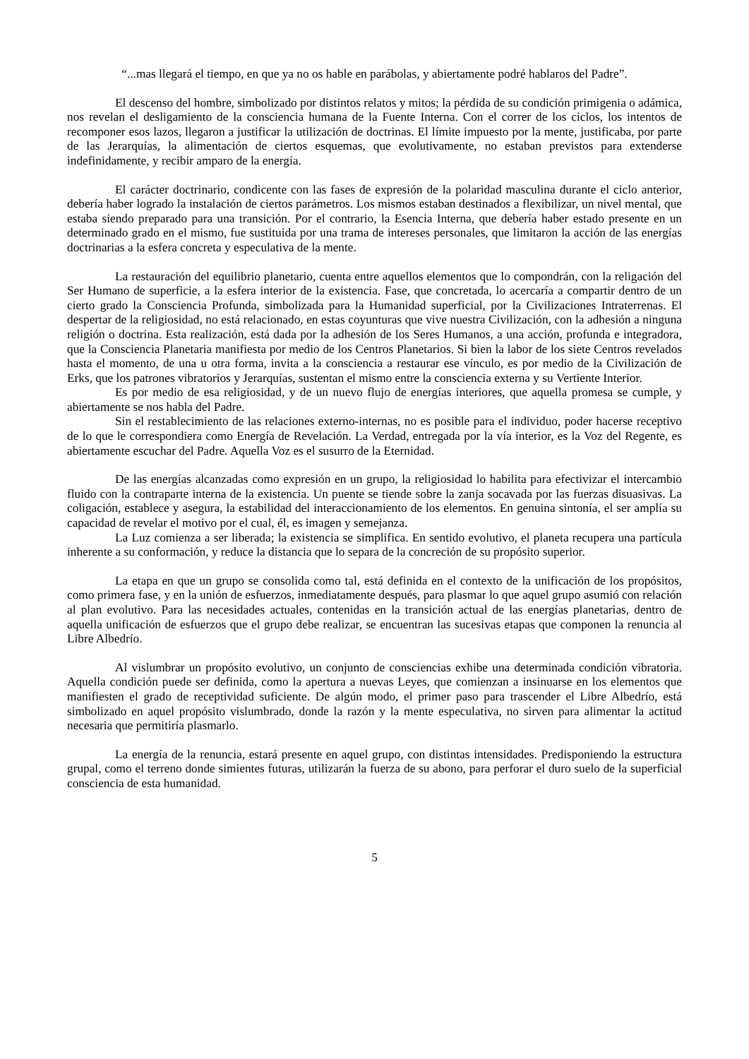“...mas llegará el tiempo, en que ya no os hable en parábolas, y abiertamente podré hablaros del Padre”.
El descenso del hombre, simbolizado por distintos relatos y mitos; la pérdida de su condición primigenia o adámica, nos revelan el desligamiento de la consciencia humana de la Fuente Interna. Con el correr de los ciclos, los intentos de recomponer esos lazos, llegaron a justificar la utilización de doctrinas. El límite impuesto por la mente, justificaba, por parte de las Jerarquías, la alimentación de ciertos esquemas, que evolutivamente, no estaban previstos para extenderse indefinidamente, y recibir amparo de la energía.
El carácter doctrinario, condicente con las fases de expresión de la polaridad masculina durante el ciclo anterior, debería haber logrado la instalación de ciertos parámetros. Los mismos estaban destinados a flexibilizar, un nivel mental, que estaba siendo preparado para una transición. Por el contrario, la Esencia Interna, que debería haber estado presente en un determinado grado en el mismo, fue sustituida por una trama de intereses personales, que limitaron la acción de las energías doctrinarias a la esfera concreta y especulativa de la mente.
La restauración del equilibrio planetario, cuenta entre aquellos elementos que lo compondrán, con la religación del Ser Humano de superficie, a la esfera interior de la existencia. Fase, que concretada, lo acercaría a compartir dentro de un cierto grado la Consciencia Profunda, simbolizada para la Humanidad superficial, por la Civilizaciones Intraterrenas. El despertar de la religiosidad, no está relacionado, en estas coyunturas que vive nuestra Civilización, con la adhesión a ninguna religión o doctrina. Esta realización, está dada por la adhesión de los Seres Humanos, a una acción, profunda e integradora, que la Consciencia Planetaria manifiesta por medio de los Centros Planetarios. Si bien la labor de los siete Centros revelados hasta el momento, de una u otra forma, invita a la consciencia a restaurar ese vínculo, es por medio de la Civilización de Erks, que los patrones vibratorios y Jerarquías, sustentan el mismo entre la consciencia externa y su Vertiente Interior.
Es por medio de esa religiosidad, y de un nuevo flujo de energías interiores, que aquella promesa se cumple, y abiertamente se nos habla del Padre.
Sin el restablecimiento de las relaciones externo-internas, no es posible para el individuo, poder hacerse receptivo de lo que le correspondiera como Energía de Revelación. La Verdad, entregada por la vía interior, es la Voz del Regente, es abiertamente escuchar del Padre. Aquella Voz es el susurro de la Eternidad.
De las energías alcanzadas como expresión en un grupo, la religiosidad lo habilita para efectivizar el intercambio fluido con la contraparte interna de la existencia. Un puente se tiende sobre la zanja socavada por las fuerzas disuasivas. La coligación, establece y asegura, la estabilidad del interaccionamiento de los elementos. En genuina sintonía, el ser amplía su capacidad de revelar el motivo por el cual, él, es imagen y semejanza.
La Luz comienza a ser liberada; la existencia se simplifica. En sentido evolutivo, el planeta recupera una partícula inherente a su conformación, y reduce la distancia que lo separa de la concreción de su propósito superior.
La etapa en que un grupo se consolida como tal, está definida en el contexto de la unificación de los propósitos, como primera fase, y en la unión de esfuerzos, inmediatamente después, para plasmar lo que aquel grupo asumió con relación al plan evolutivo. Para las necesidades actuales, contenidas en la transición actual de las energías planetarias, dentro de aquella unificación de esfuerzos que el grupo debe realizar, se encuentran las sucesivas etapas que componen la renuncia al Libre Albedrío.
Al vislumbrar un propósito evolutivo, un conjunto de consciencias exhibe una determinada condición vibratoria. Aquella condición puede ser definida, como la apertura a nuevas Leyes, que comienzan a insinuarse en los elementos que manifiesten el grado de receptividad suficiente. De algún modo, el primer paso para trascender el Libre Albedrío, está simbolizado en aquel propósito vislumbrado, donde la razón y la mente especulativa, no sirven para alimentar la actitud necesaria que permitiría plasmarlo.
La energía de la renuncia, estará presente en aquel grupo, con distintas intensidades. Predisponiendo la estructura grupal, como el terreno donde simientes futuras, utilizarán la fuerza de su abono, para perforar el duro suelo de la superficial consciencia de esta humanidad.
5